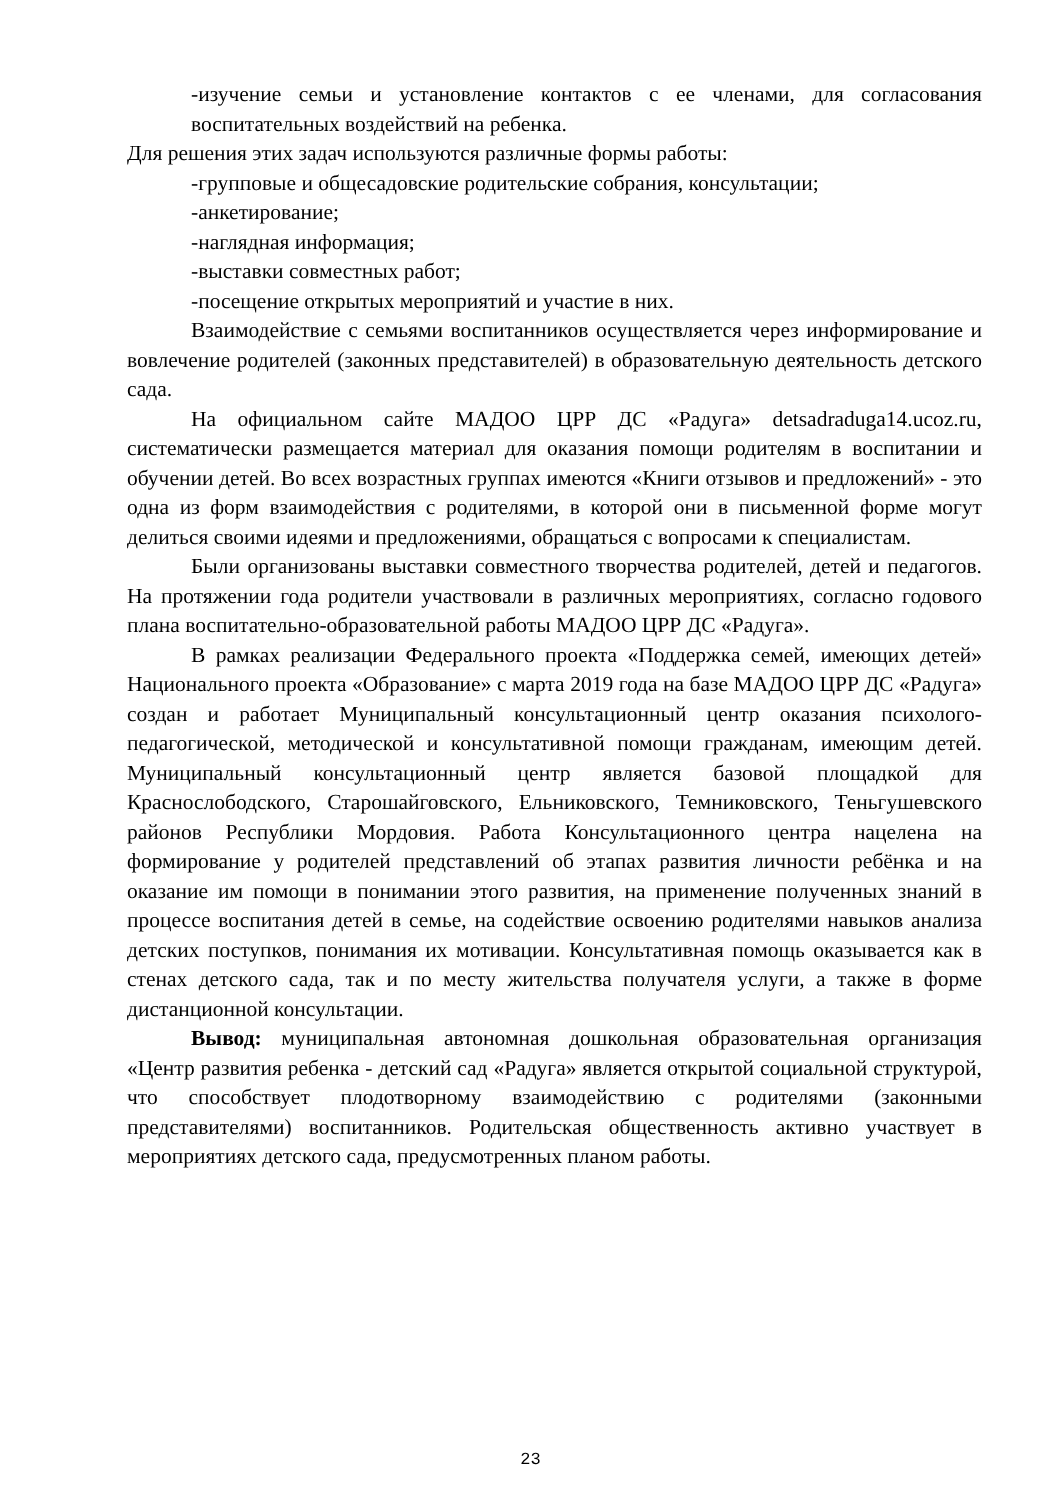-изучение семьи и установление контактов с ее членами, для согласования воспитательных воздействий на ребенка.
Для решения этих задач используются различные формы работы:
-групповые и общесадовские родительские собрания, консультации;
-анкетирование;
-наглядная информация;
-выставки совместных работ;
-посещение открытых мероприятий и участие в них.
Взаимодействие с семьями воспитанников осуществляется через информирование и вовлечение родителей (законных представителей) в образовательную деятельность детского сада.
На официальном сайте МАДОО ЦРР ДС «Радуга» detsadraduga14.ucoz.ru, систематически размещается материал для оказания помощи родителям в воспитании и обучении детей. Во всех возрастных группах имеются «Книги отзывов и предложений» - это одна из форм взаимодействия с родителями, в которой они в письменной форме могут делиться своими идеями и предложениями, обращаться с вопросами к специалистам.
Были организованы выставки совместного творчества родителей, детей и педагогов. На протяжении года родители участвовали в различных мероприятиях, согласно годового плана воспитательно-образовательной работы МАДОО ЦРР ДС «Радуга».
В рамках реализации Федерального проекта «Поддержка семей, имеющих детей» Национального проекта «Образование» с марта 2019 года на базе МАДОО ЦРР ДС «Радуга» создан и работает Муниципальный консультационный центр оказания психолого-педагогической, методической и консультативной помощи гражданам, имеющим детей. Муниципальный консультационный центр является базовой площадкой для Краснослободского, Старошайговского, Ельниковского, Темниковского, Теньгушевского районов Республики Мордовия. Работа Консультационного центра нацелена на формирование у родителей представлений об этапах развития личности ребёнка и на оказание им помощи в понимании этого развития, на применение полученных знаний в процессе воспитания детей в семье, на содействие освоению родителями навыков анализа детских поступков, понимания их мотивации. Консультативная помощь оказывается как в стенах детского сада, так и по месту жительства получателя услуги, а также в форме дистанционной консультации.
Вывод: муниципальная автономная дошкольная образовательная организация «Центр развития ребенка - детский сад «Радуга» является открытой социальной структурой, что способствует плодотворному взаимодействию с родителями (законными представителями) воспитанников. Родительская общественность активно участвует в мероприятиях детского сада, предусмотренных планом работы.
23